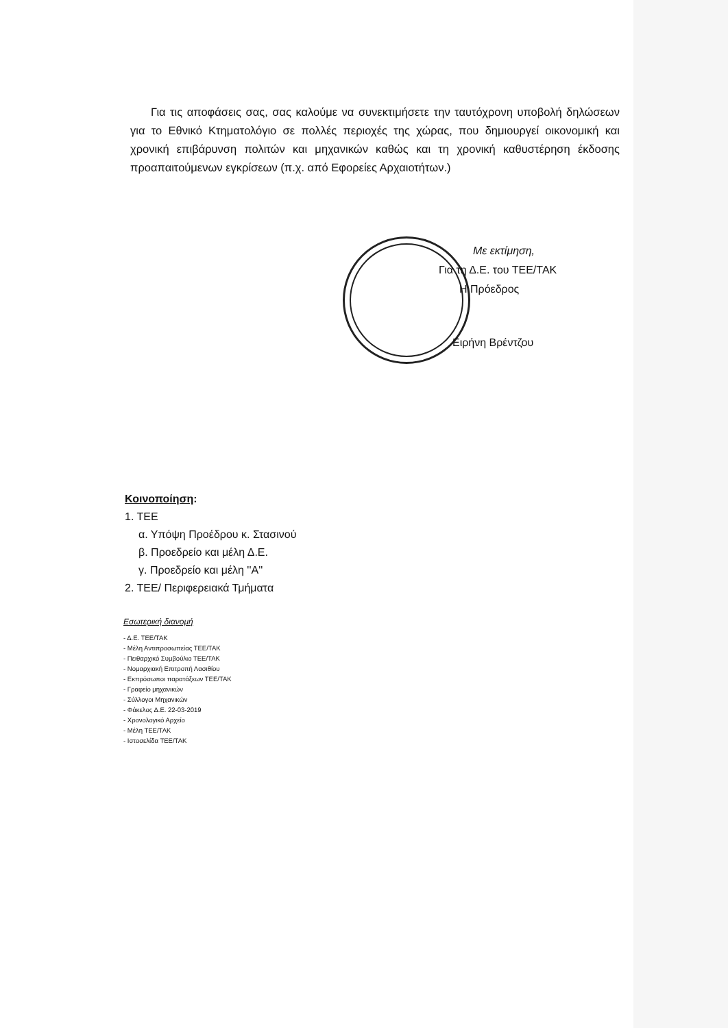Για τις αποφάσεις σας, σας καλούμε να συνεκτιμήσετε την ταυτόχρονη υποβολή δηλώσεων για το Εθνικό Κτηματολόγιο σε πολλές περιοχές της χώρας, που δημιουργεί οικονομική και χρονική επιβάρυνση πολιτών και μηχανικών καθώς και τη χρονική καθυστέρηση έκδοσης προαπαιτούμενων εγκρίσεων (π.χ. από Εφορείες Αρχαιοτήτων.)
Με εκτίμηση,
Για τη Δ.Ε. του ΤΕΕ/ΤΑΚ
Η Πρόεδρος
Ειρήνη Βρέντζου
Κοινοποίηση:
1. ΤΕΕ
α. Υπόψη Προέδρου κ. Στασινού
β. Προεδρείο και μέλη Δ.Ε.
γ. Προεδρείο και μέλη ''Α''
2. ΤΕΕ/ Περιφερειακά Τμήματα
Εσωτερική διανομή
- Δ.Ε. ΤΕΕ/ΤΑΚ
- Μέλη Αντιπροσωπείας ΤΕΕ/ΤΑΚ
- Πειθαρχικό Συμβούλιο ΤΕΕ/ΤΑΚ
- Νομαρχιακή Επιτροπή Λασιθίου
- Εκπρόσωποι παρατάξεων ΤΕΕ/ΤΑΚ
- Γραφείο μηχανικών
- Σύλλογοι Μηχανικών
- Φάκελος Δ.Ε. 22-03-2019
- Χρονολογικό Αρχείο
- Μέλη ΤΕΕ/ΤΑΚ
- Ιστοσελίδα ΤΕΕ/ΤΑΚ